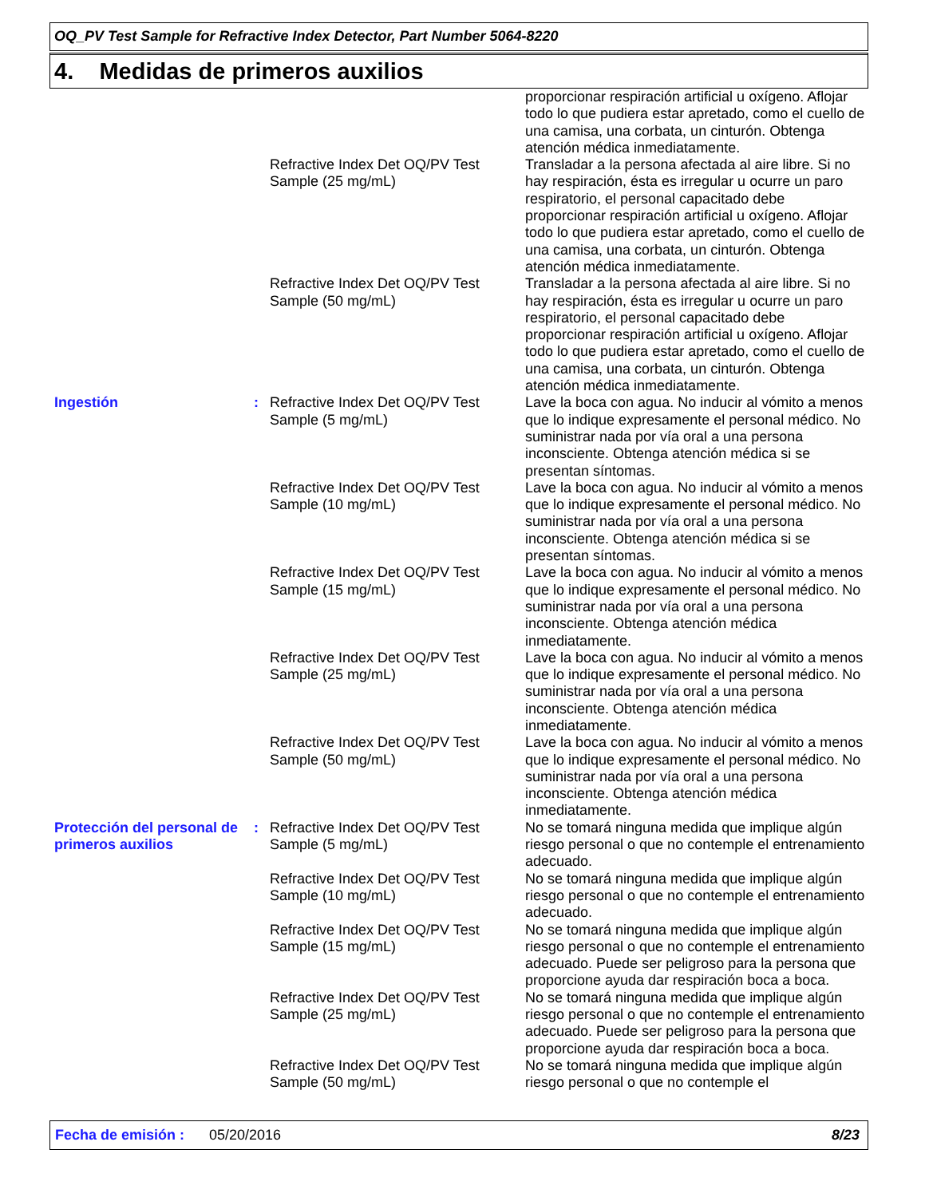OQ_PV Test Sample for Refractive Index Detector, Part Number 5064-8220
4. Medidas de primeros auxilios
| | | | proporcionar respiración artificial u oxígeno. Aflojar todo lo que pudiera estar apretado, como el cuello de una camisa, una corbata, un cinturón. Obtenga atención médica inmediatamente. |
| | | Refractive Index Det OQ/PV Test Sample (25 mg/mL) | Transladar a la persona afectada al aire libre. Si no hay respiración, ésta es irregular u ocurre un paro respiratorio, el personal capacitado debe proporcionar respiración artificial u oxígeno. Aflojar todo lo que pudiera estar apretado, como el cuello de una camisa, una corbata, un cinturón. Obtenga atención médica inmediatamente. |
| | | Refractive Index Det OQ/PV Test Sample (50 mg/mL) | Transladar a la persona afectada al aire libre. Si no hay respiración, ésta es irregular u ocurre un paro respiratorio, el personal capacitado debe proporcionar respiración artificial u oxígeno. Aflojar todo lo que pudiera estar apretado, como el cuello de una camisa, una corbata, un cinturón. Obtenga atención médica inmediatamente. |
| Ingestión | : | Refractive Index Det OQ/PV Test Sample (5 mg/mL) | Lave la boca con agua. No inducir al vómito a menos que lo indique expresamente el personal médico. No suministrar nada por vía oral a una persona inconsciente. Obtenga atención médica si se presentan síntomas. |
| | | Refractive Index Det OQ/PV Test Sample (10 mg/mL) | Lave la boca con agua. No inducir al vómito a menos que lo indique expresamente el personal médico. No suministrar nada por vía oral a una persona inconsciente. Obtenga atención médica si se presentan síntomas. |
| | | Refractive Index Det OQ/PV Test Sample (15 mg/mL) | Lave la boca con agua. No inducir al vómito a menos que lo indique expresamente el personal médico. No suministrar nada por vía oral a una persona inconsciente. Obtenga atención médica inmediatamente. |
| | | Refractive Index Det OQ/PV Test Sample (25 mg/mL) | Lave la boca con agua. No inducir al vómito a menos que lo indique expresamente el personal médico. No suministrar nada por vía oral a una persona inconsciente. Obtenga atención médica inmediatamente. |
| | | Refractive Index Det OQ/PV Test Sample (50 mg/mL) | Lave la boca con agua. No inducir al vómito a menos que lo indique expresamente el personal médico. No suministrar nada por vía oral a una persona inconsciente. Obtenga atención médica inmediatamente. |
| Protección del personal de primeros auxilios | : | Refractive Index Det OQ/PV Test Sample (5 mg/mL) | No se tomará ninguna medida que implique algún riesgo personal o que no contemple el entrenamiento adecuado. |
| | | Refractive Index Det OQ/PV Test Sample (10 mg/mL) | No se tomará ninguna medida que implique algún riesgo personal o que no contemple el entrenamiento adecuado. |
| | | Refractive Index Det OQ/PV Test Sample (15 mg/mL) | No se tomará ninguna medida que implique algún riesgo personal o que no contemple el entrenamiento adecuado. Puede ser peligroso para la persona que proporcione ayuda dar respiración boca a boca. |
| | | Refractive Index Det OQ/PV Test Sample (25 mg/mL) | No se tomará ninguna medida que implique algún riesgo personal o que no contemple el entrenamiento adecuado. Puede ser peligroso para la persona que proporcione ayuda dar respiración boca a boca. |
| | | Refractive Index Det OQ/PV Test Sample (50 mg/mL) | No se tomará ninguna medida que implique algún riesgo personal o que no contemple el |
Fecha de emisión : 05/20/2016 8/23